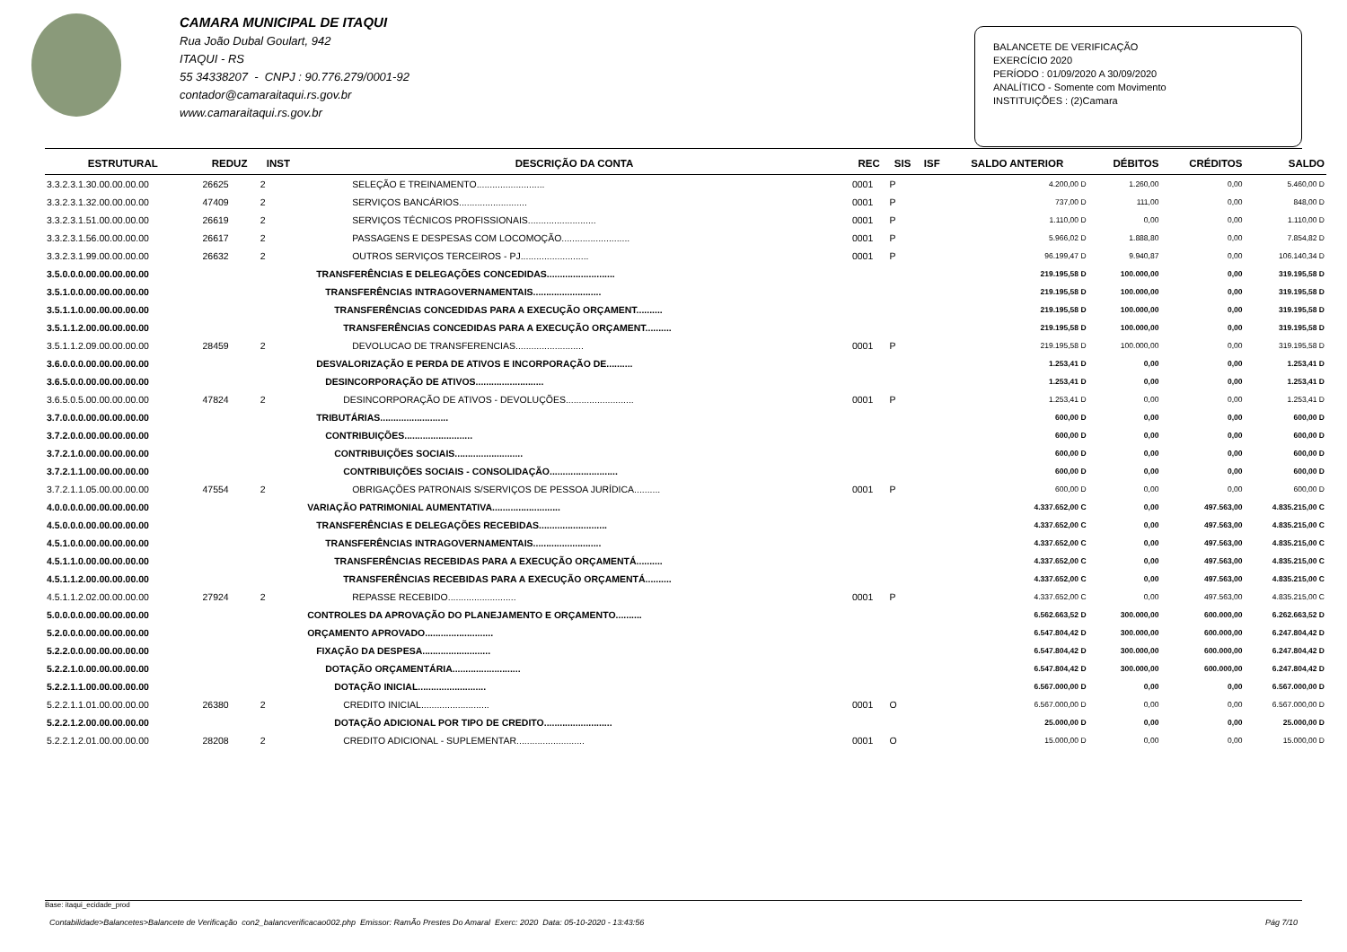CAMARA MUNICIPAL DE ITAQUI
Rua João Dubal Goulart, 942
ITAQUI - RS
55 34338207 - CNPJ : 90.776.279/0001-92
contador@camaraitaqui.rs.gov.br
www.camaraitaqui.rs.gov.br
BALANCETE DE VERIFICAÇÃO
EXERCÍCIO 2020
PERÍODO : 01/09/2020 A 30/09/2020
ANALÍTICO - Somente com Movimento
INSTITUIÇÕES : (2)Camara
| ESTRUTURAL | REDUZ | INST | DESCRIÇÃO DA CONTA | REC | SIS | ISF | SALDO ANTERIOR | DÉBITOS | CRÉDITOS | SALDO |
| --- | --- | --- | --- | --- | --- | --- | --- | --- | --- | --- |
| 3.3.2.3.1.30.00.00.00.00 | 26625 | 2 | SELEÇÃO E TREINAMENTO.......................... | 0001 | P | | 4.200,00 D | 1.260,00 | 0,00 | 5.460,00 D |
| 3.3.2.3.1.32.00.00.00.00 | 47409 | 2 | SERVIÇOS BANCÁRIOS.......................... | 0001 | P | | 737,00 D | 111,00 | 0,00 | 848,00 D |
| 3.3.2.3.1.51.00.00.00.00 | 26619 | 2 | SERVIÇOS TÉCNICOS PROFISSIONAIS.......................... | 0001 | P | | 1.110,00 D | 0,00 | 0,00 | 1.110,00 D |
| 3.3.2.3.1.56.00.00.00.00 | 26617 | 2 | PASSAGENS E DESPESAS COM LOCOMOÇÃO.......................... | 0001 | P | | 5.966,02 D | 1.888,80 | 0,00 | 7.854,82 D |
| 3.3.2.3.1.99.00.00.00.00 | 26632 | 2 | OUTROS SERVIÇOS TERCEIROS - PJ.......................... | 0001 | P | | 96.199,47 D | 9.940,87 | 0,00 | 106.140,34 D |
| 3.5.0.0.0.00.00.00.00.00 | | | TRANSFERÊNCIAS E DELEGAÇÕES CONCEDIDAS.......................... | | | | 219.195,58 D | 100.000,00 | 0,00 | 319.195,58 D |
| 3.5.1.0.0.00.00.00.00.00 | | | TRANSFERÊNCIAS INTRAGOVERNAMENTAIS.......................... | | | | 219.195,58 D | 100.000,00 | 0,00 | 319.195,58 D |
| 3.5.1.1.0.00.00.00.00.00 | | | TRANSFERÊNCIAS CONCEDIDAS PARA A EXECUÇÃO ORÇAMENT.......... | | | | 219.195,58 D | 100.000,00 | 0,00 | 319.195,58 D |
| 3.5.1.1.2.00.00.00.00.00 | | | TRANSFERÊNCIAS CONCEDIDAS PARA A EXECUÇÃO ORÇAMENT.......... | | | | 219.195,58 D | 100.000,00 | 0,00 | 319.195,58 D |
| 3.5.1.1.2.09.00.00.00.00 | 28459 | 2 | DEVOLUCAO DE TRANSFERENCIAS.......................... | 0001 | P | | 219.195,58 D | 100.000,00 | 0,00 | 319.195,58 D |
| 3.6.0.0.0.00.00.00.00.00 | | | DESVALORIZAÇÃO E PERDA DE ATIVOS E INCORPORAÇÃO DE.......... | | | | 1.253,41 D | 0,00 | 0,00 | 1.253,41 D |
| 3.6.5.0.0.00.00.00.00.00 | | | DESINCORPORAÇÃO DE ATIVOS.......................... | | | | 1.253,41 D | 0,00 | 0,00 | 1.253,41 D |
| 3.6.5.0.5.00.00.00.00.00 | 47824 | 2 | DESINCORPORAÇÃO DE ATIVOS - DEVOLUÇÕES.......................... | 0001 | P | | 1.253,41 D | 0,00 | 0,00 | 1.253,41 D |
| 3.7.0.0.0.00.00.00.00.00 | | | TRIBUTÁRIAS.......................... | | | | 600,00 D | 0,00 | 0,00 | 600,00 D |
| 3.7.2.0.0.00.00.00.00.00 | | | CONTRIBUIÇÕES.......................... | | | | 600,00 D | 0,00 | 0,00 | 600,00 D |
| 3.7.2.1.0.00.00.00.00.00 | | | CONTRIBUIÇÕES SOCIAIS.......................... | | | | 600,00 D | 0,00 | 0,00 | 600,00 D |
| 3.7.2.1.1.00.00.00.00.00 | | | CONTRIBUIÇÕES SOCIAIS - CONSOLIDAÇÃO.......................... | | | | 600,00 D | 0,00 | 0,00 | 600,00 D |
| 3.7.2.1.1.05.00.00.00.00 | 47554 | 2 | OBRIGAÇÕES PATRONAIS S/SERVIÇOS DE PESSOA JURÍDICA.......... | 0001 | P | | 600,00 D | 0,00 | 0,00 | 600,00 D |
| 4.0.0.0.0.00.00.00.00.00 | | | VARIAÇÃO PATRIMONIAL AUMENTATIVA.......................... | | | | 4.337.652,00 C | 0,00 | 497.563,00 | 4.835.215,00 C |
| 4.5.0.0.0.00.00.00.00.00 | | | TRANSFERÊNCIAS E DELEGAÇÕES RECEBIDAS.......................... | | | | 4.337.652,00 C | 0,00 | 497.563,00 | 4.835.215,00 C |
| 4.5.1.0.0.00.00.00.00.00 | | | TRANSFERÊNCIAS INTRAGOVERNAMENTAIS.......................... | | | | 4.337.652,00 C | 0,00 | 497.563,00 | 4.835.215,00 C |
| 4.5.1.1.0.00.00.00.00.00 | | | TRANSFERÊNCIAS RECEBIDAS PARA A EXECUÇÃO ORÇAMENTÁ.......... | | | | 4.337.652,00 C | 0,00 | 497.563,00 | 4.835.215,00 C |
| 4.5.1.1.2.00.00.00.00.00 | | | TRANSFERÊNCIAS RECEBIDAS PARA A EXECUÇÃO ORÇAMENTÁ.......... | | | | 4.337.652,00 C | 0,00 | 497.563,00 | 4.835.215,00 C |
| 4.5.1.1.2.02.00.00.00.00 | 27924 | 2 | REPASSE RECEBIDO.......................... | 0001 | P | | 4.337.652,00 C | 0,00 | 497.563,00 | 4.835.215,00 C |
| 5.0.0.0.0.00.00.00.00.00 | | | CONTROLES DA APROVAÇÃO DO PLANEJAMENTO E ORÇAMENTO.......... | | | | 6.562.663,52 D | 300.000,00 | 600.000,00 | 6.262.663,52 D |
| 5.2.0.0.0.00.00.00.00.00 | | | ORÇAMENTO APROVADO.......................... | | | | 6.547.804,42 D | 300.000,00 | 600.000,00 | 6.247.804,42 D |
| 5.2.2.0.0.00.00.00.00.00 | | | FIXAÇÃO DA DESPESA.......................... | | | | 6.547.804,42 D | 300.000,00 | 600.000,00 | 6.247.804,42 D |
| 5.2.2.1.0.00.00.00.00.00 | | | DOTAÇÃO ORÇAMENTÁRIA.......................... | | | | 6.547.804,42 D | 300.000,00 | 600.000,00 | 6.247.804,42 D |
| 5.2.2.1.1.00.00.00.00.00 | | | DOTAÇÃO INICIAL.......................... | | | | 6.567.000,00 D | 0,00 | 0,00 | 6.567.000,00 D |
| 5.2.2.1.1.01.00.00.00.00 | 26380 | 2 | CREDITO INICIAL.......................... | 0001 | O | | 6.567.000,00 D | 0,00 | 0,00 | 6.567.000,00 D |
| 5.2.2.1.2.00.00.00.00.00 | | | DOTAÇÃO ADICIONAL POR TIPO DE CREDITO.......................... | | | | 25.000,00 D | 0,00 | 0,00 | 25.000,00 D |
| 5.2.2.1.2.01.00.00.00.00 | 28208 | 2 | CREDITO ADICIONAL - SUPLEMENTAR.......................... | 0001 | O | | 15.000,00 D | 0,00 | 0,00 | 15.000,00 D |
Base: itaqui_ecidade_prod
Contabilidade>Balancetes>Balancete de Verificação con2_balancverificacao002.php Emissor: RamÃo Prestes Do Amaral Exerc: 2020 Data: 05-10-2020 - 13:43:56 Pág 7/10